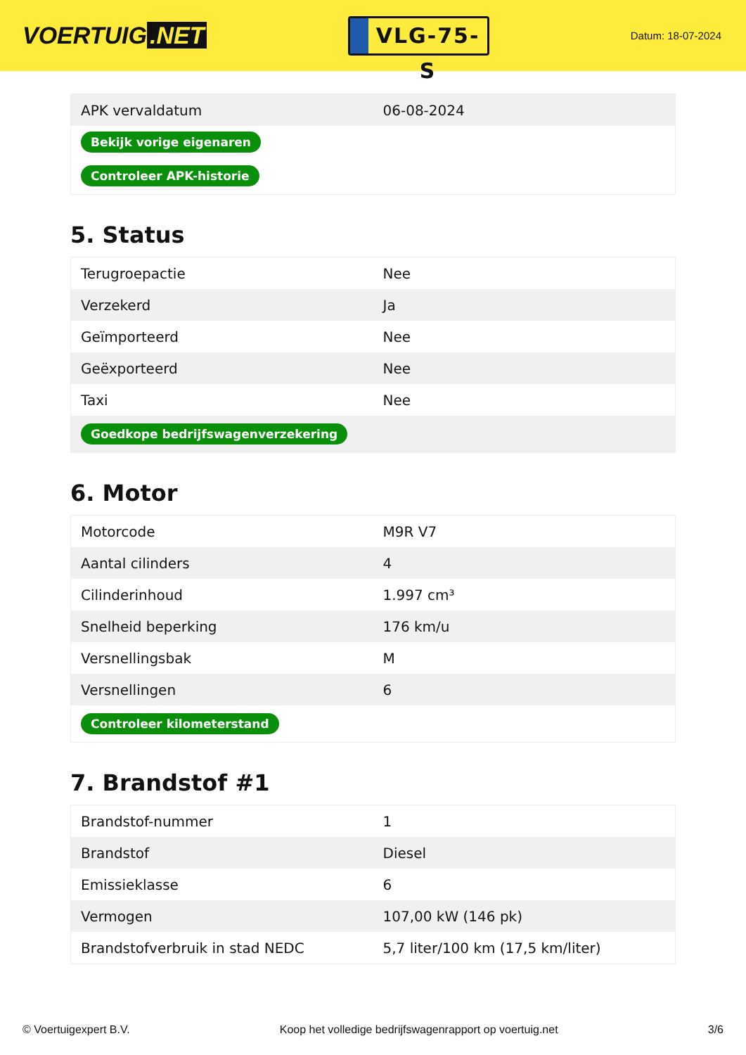VOERTUIG.NET
VLG-75-S
Datum: 18-07-2024
| APK vervaldatum | 06-08-2024 |
| Bekijk vorige eigenaren | |
| Controleer APK-historie | |
5. Status
| Terugroepactie | Nee |
| Verzekerd | Ja |
| Geïmporteerd | Nee |
| Geëxporteerd | Nee |
| Taxi | Nee |
| Goedkope bedrijfswagenverzekering | |
6. Motor
| Motorcode | M9R V7 |
| Aantal cilinders | 4 |
| Cilinderinhoud | 1.997 cm³ |
| Snelheid beperking | 176 km/u |
| Versnellingsbak | M |
| Versnellingen | 6 |
| Controleer kilometerstand | |
7. Brandstof #1
| Brandstof-nummer | 1 |
| Brandstof | Diesel |
| Emissieklasse | 6 |
| Vermogen | 107,00 kW (146 pk) |
| Brandstofverbruik in stad NEDC | 5,7 liter/100 km (17,5 km/liter) |
© Voertuigexpert B.V. Koop het volledige bedrijfswagenrapport op voertuig.net 3/6